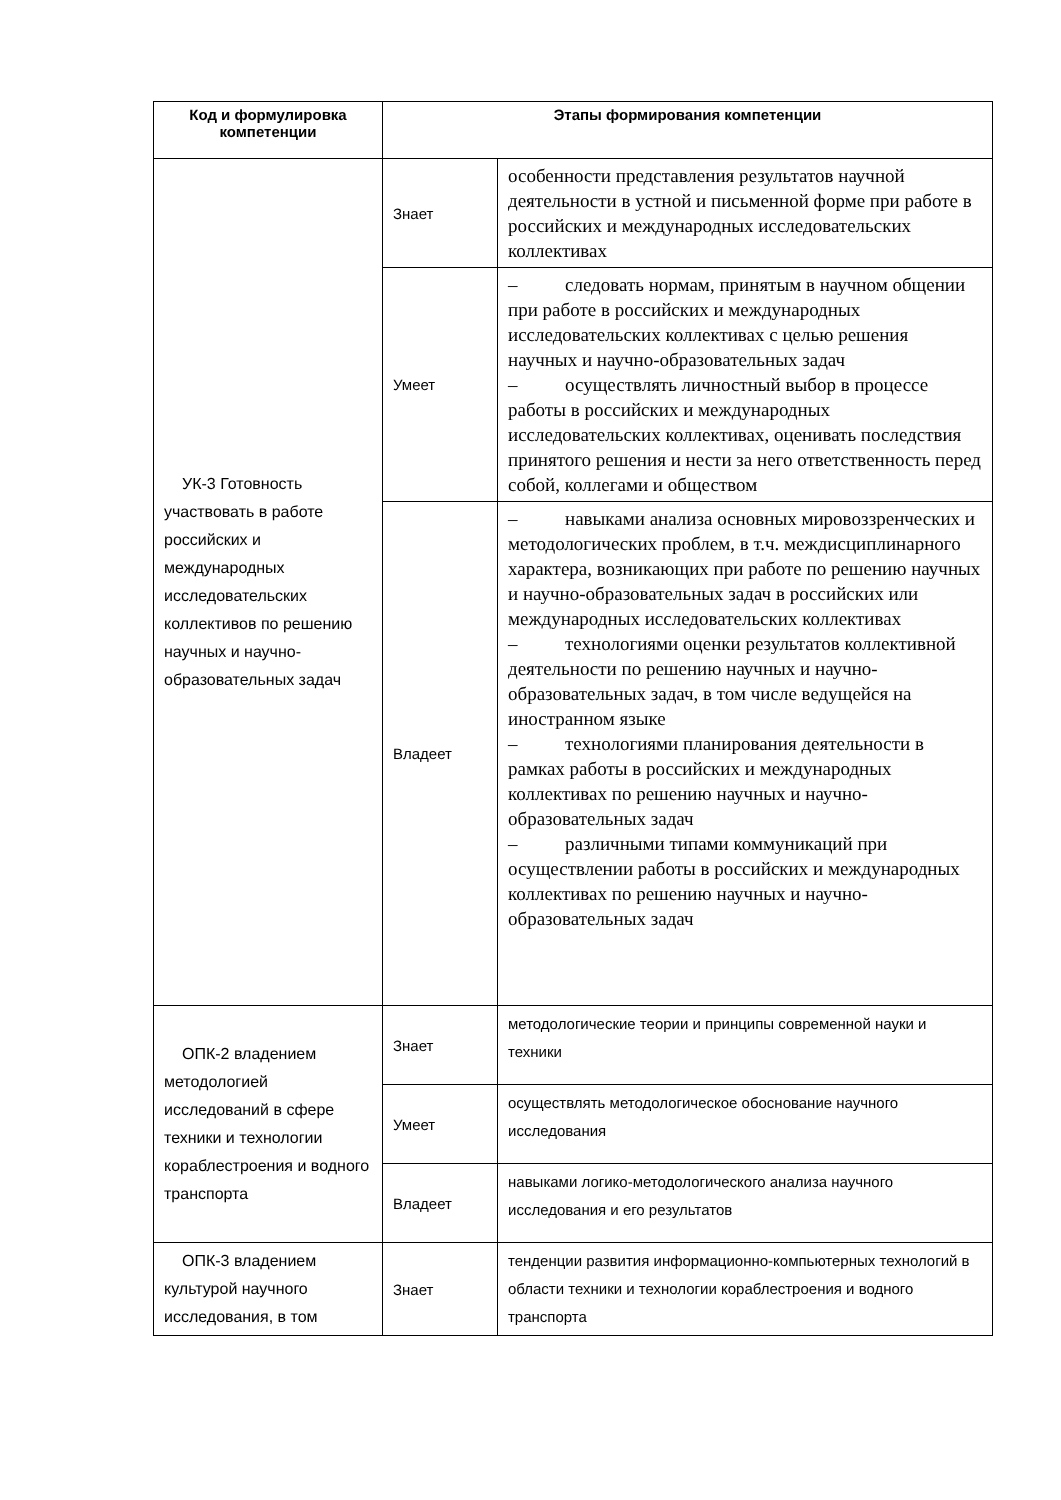| Код и формулировка компетенции | Этапы формирования компетенции | |
| --- | --- | --- |
| УК-3 Готовность участвовать в работе российских и международных исследовательских коллективов по решению научных и научно-образовательных задач | Знает | особенности представления результатов научной деятельности в устной и письменной форме при работе в российских и международных исследовательских коллективах |
| | Умеет | – следовать нормам, принятым в научном общении при работе в российских и международных исследовательских коллективах с целью решения научных и научно-образовательных задач – осуществлять личностный выбор в процессе работы в российских и международных исследовательских коллективах, оценивать последствия принятого решения и нести за него ответственность перед собой, коллегами и обществом |
| | Владеет | – навыками анализа основных мировоззренческих и методологических проблем, в т.ч. междисциплинарного характера, возникающих при работе по решению научных и научно-образовательных задач в российских или международных исследовательских коллективах – технологиями оценки результатов коллективной деятельности по решению научных и научно-образовательных задач, в том числе ведущейся на иностранном языке – технологиями планирования деятельности в рамках работы в российских и международных коллективах по решению научных и научно-образовательных задач – различными типами коммуникаций при осуществлении работы в российских и международных коллективах по решению научных и научно-образовательных задач |
| ОПК-2 владением методологией исследований в сфере техники и технологии кораблестроения и водного транспорта | Знает | методологические теории и принципы современной науки и техники |
| | Умеет | осуществлять методологическое обоснование научного исследования |
| | Владеет | навыками логико-методологического анализа научного исследования и его результатов |
| ОПК-3 владением культурой научного исследования, в том | Знает | тенденции развития информационно-компьютерных технологий в области техники и технологии кораблестроения и водного транспорта |